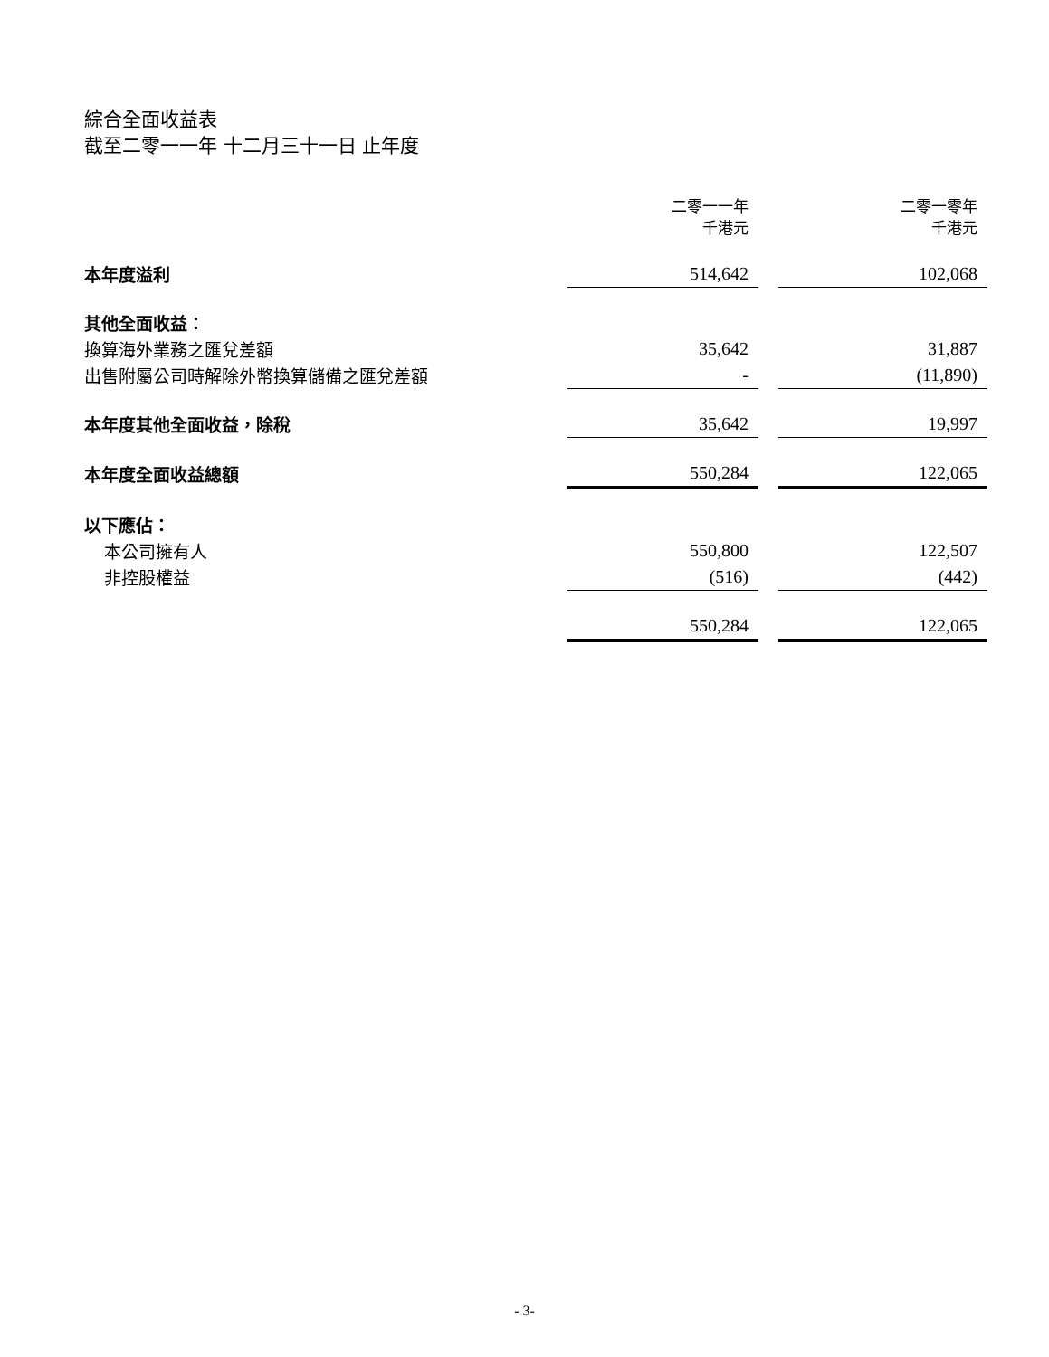綜合全面收益表
截至二零一一年 十二月三十一日 止年度
| | 二零一一年 千港元 | | 二零一零年 千港元 |
| 本年度溢利 | 514,642 | | 102,068 |
| 其他全面收益： | | | |
| 換算海外業務之匯兌差額 | 35,642 | | 31,887 |
| 出售附屬公司時解除外幣換算儲備之匯兌差額 | - | | (11,890) |
| 本年度其他全面收益，除稅 | 35,642 | | 19,997 |
| 本年度全面收益總額 | 550,284 | | 122,065 |
| 以下應佔： | | | |
| 本公司擁有人 | 550,800 | | 122,507 |
| 非控股權益 | (516) | | (442) |
| | 550,284 | | 122,065 |
- 3-